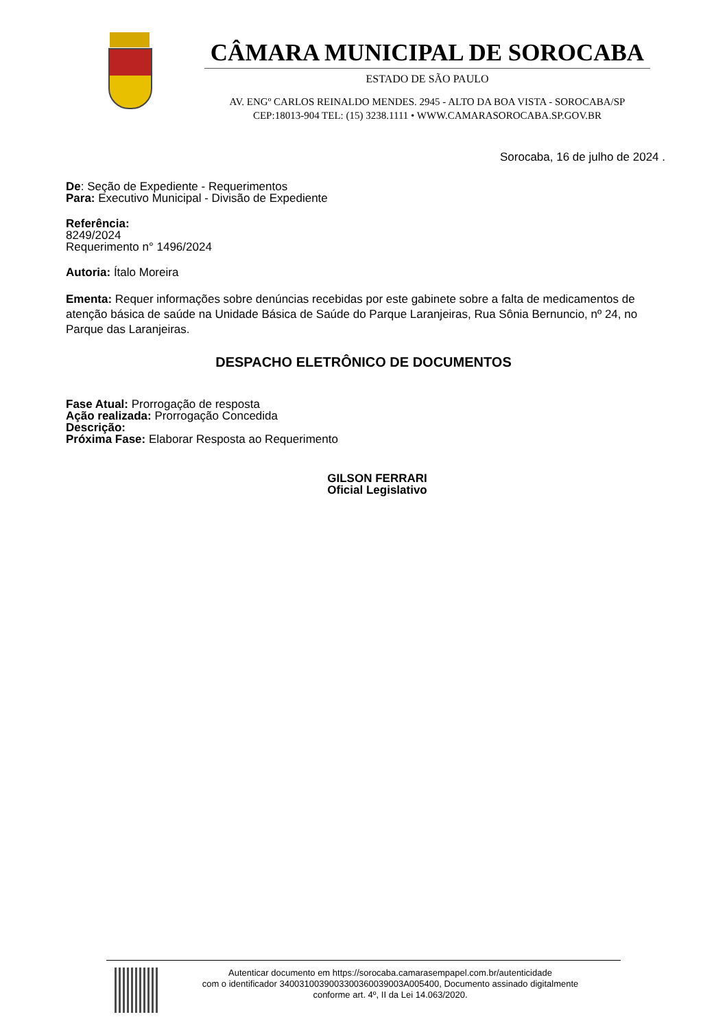CÂMARA MUNICIPAL DE SOROCABA
ESTADO DE SÃO PAULO
AV. ENGº CARLOS REINALDO MENDES. 2945 - ALTO DA BOA VISTA - SOROCABA/SP
CEP:18013-904 TEL: (15) 3238.1111 • WWW.CAMARASOROCABA.SP.GOV.BR
Sorocaba, 16 de julho de 2024 .
De: Seção de Expediente - Requerimentos
Para: Executivo Municipal - Divisão de Expediente
Referência:
8249/2024
Requerimento n° 1496/2024
Autoria: Ítalo Moreira
Ementa: Requer informações sobre denúncias recebidas por este gabinete sobre a falta de medicamentos de atenção básica de saúde na Unidade Básica de Saúde do Parque Laranjeiras, Rua Sônia Bernuncio, nº 24, no Parque das Laranjeiras.
DESPACHO ELETRÔNICO DE DOCUMENTOS
Fase Atual: Prorrogação de resposta
Ação realizada: Prorrogação Concedida
Descrição:
Próxima Fase: Elaborar Resposta ao Requerimento
GILSON FERRARI
Oficial Legislativo
Autenticar documento em https://sorocaba.camarasempapel.com.br/autenticidade
com o identificador 3400310039003300360039003A005400, Documento assinado digitalmente
conforme art. 4º, II da Lei 14.063/2020.